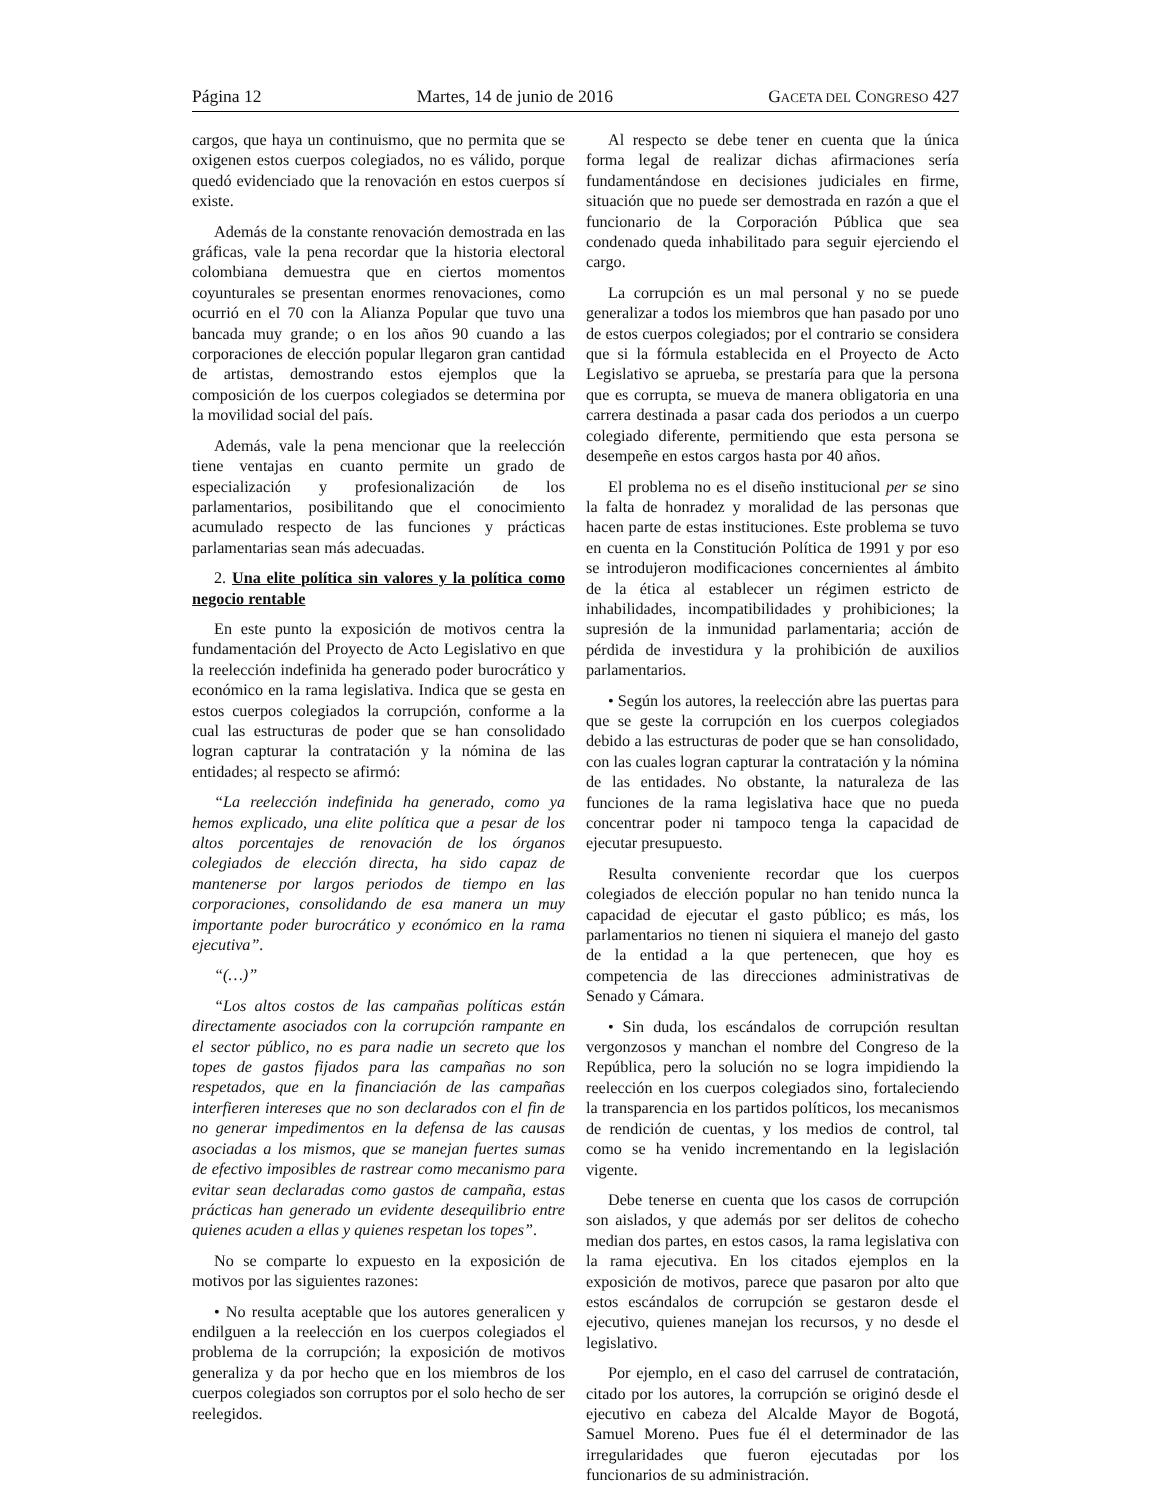Página 12 Martes, 14 de junio de 2016 GACETA DEL CONGRESO 427
cargos, que haya un continuismo, que no permita que se oxigenen estos cuerpos colegiados, no es válido, porque quedó evidenciado que la renovación en estos cuerpos sí existe.
Además de la constante renovación demostrada en las gráficas, vale la pena recordar que la historia electoral colombiana demuestra que en ciertos momentos coyunturales se presentan enormes renovaciones, como ocurrió en el 70 con la Alianza Popular que tuvo una bancada muy grande; o en los años 90 cuando a las corporaciones de elección popular llegaron gran cantidad de artistas, demostrando estos ejemplos que la composición de los cuerpos colegiados se determina por la movilidad social del país.
Además, vale la pena mencionar que la reelección tiene ventajas en cuanto permite un grado de especialización y profesionalización de los parlamentarios, posibilitando que el conocimiento acumulado respecto de las funciones y prácticas parlamentarias sean más adecuadas.
2. Una elite política sin valores y la política como negocio rentable
En este punto la exposición de motivos centra la fundamentación del Proyecto de Acto Legislativo en que la reelección indefinida ha generado poder burocrático y económico en la rama legislativa. Indica que se gesta en estos cuerpos colegiados la corrupción, conforme a la cual las estructuras de poder que se han consolidado logran capturar la contratación y la nómina de las entidades; al respecto se afirmó:
“La reelección indefinida ha generado, como ya hemos explicado, una elite política que a pesar de los altos porcentajes de renovación de los órganos colegiados de elección directa, ha sido capaz de mantenerse por largos periodos de tiempo en las corporaciones, consolidando de esa manera un muy importante poder burocrático y económico en la rama ejecutiva”.
“(…)”
“Los altos costos de las campañas políticas están directamente asociados con la corrupción rampante en el sector público, no es para nadie un secreto que los topes de gastos fijados para las campañas no son respetados, que en la financiación de las campañas interfieren intereses que no son declarados con el fin de no generar impedimentos en la defensa de las causas asociadas a los mismos, que se manejan fuertes sumas de efectivo imposibles de rastrear como mecanismo para evitar sean declaradas como gastos de campaña, estas prácticas han generado un evidente desequilibrio entre quienes acuden a ellas y quienes respetan los topes”.
No se comparte lo expuesto en la exposición de motivos por las siguientes razones:
• No resulta aceptable que los autores generalicen y endilguen a la reelección en los cuerpos colegiados el problema de la corrupción; la exposición de motivos generaliza y da por hecho que en los miembros de los cuerpos colegiados son corruptos por el solo hecho de ser reelegidos.
Al respecto se debe tener en cuenta que la única forma legal de realizar dichas afirmaciones sería fundamentándose en decisiones judiciales en firme, situación que no puede ser demostrada en razón a que el funcionario de la Corporación Pública que sea condenado queda inhabilitado para seguir ejerciendo el cargo.
La corrupción es un mal personal y no se puede generalizar a todos los miembros que han pasado por uno de estos cuerpos colegiados; por el contrario se considera que si la fórmula establecida en el Proyecto de Acto Legislativo se aprueba, se prestaría para que la persona que es corrupta, se mueva de manera obligatoria en una carrera destinada a pasar cada dos periodos a un cuerpo colegiado diferente, permitiendo que esta persona se desempeñe en estos cargos hasta por 40 años.
El problema no es el diseño institucional per se sino la falta de honradez y moralidad de las personas que hacen parte de estas instituciones. Este problema se tuvo en cuenta en la Constitución Política de 1991 y por eso se introdujeron modificaciones concernientes al ámbito de la ética al establecer un régimen estricto de inhabilidades, incompatibilidades y prohibiciones; la supresión de la inmunidad parlamentaria; acción de pérdida de investidura y la prohibición de auxilios parlamentarios.
• Según los autores, la reelección abre las puertas para que se geste la corrupción en los cuerpos colegiados debido a las estructuras de poder que se han consolidado, con las cuales logran capturar la contratación y la nómina de las entidades. No obstante, la naturaleza de las funciones de la rama legislativa hace que no pueda concentrar poder ni tampoco tenga la capacidad de ejecutar presupuesto.
Resulta conveniente recordar que los cuerpos colegiados de elección popular no han tenido nunca la capacidad de ejecutar el gasto público; es más, los parlamentarios no tienen ni siquiera el manejo del gasto de la entidad a la que pertenecen, que hoy es competencia de las direcciones administrativas de Senado y Cámara.
• Sin duda, los escándalos de corrupción resultan vergonzosos y manchan el nombre del Congreso de la República, pero la solución no se logra impidiendo la reelección en los cuerpos colegiados sino, fortaleciendo la transparencia en los partidos políticos, los mecanismos de rendición de cuentas, y los medios de control, tal como se ha venido incrementando en la legislación vigente.
Debe tenerse en cuenta que los casos de corrupción son aislados, y que además por ser delitos de cohecho median dos partes, en estos casos, la rama legislativa con la rama ejecutiva. En los citados ejemplos en la exposición de motivos, parece que pasaron por alto que estos escándalos de corrupción se gestaron desde el ejecutivo, quienes manejan los recursos, y no desde el legislativo.
Por ejemplo, en el caso del carrusel de contratación, citado por los autores, la corrupción se originó desde el ejecutivo en cabeza del Alcalde Mayor de Bogotá, Samuel Moreno. Pues fue él el determinador de las irregularidades que fueron ejecutadas por los funcionarios de su administración.